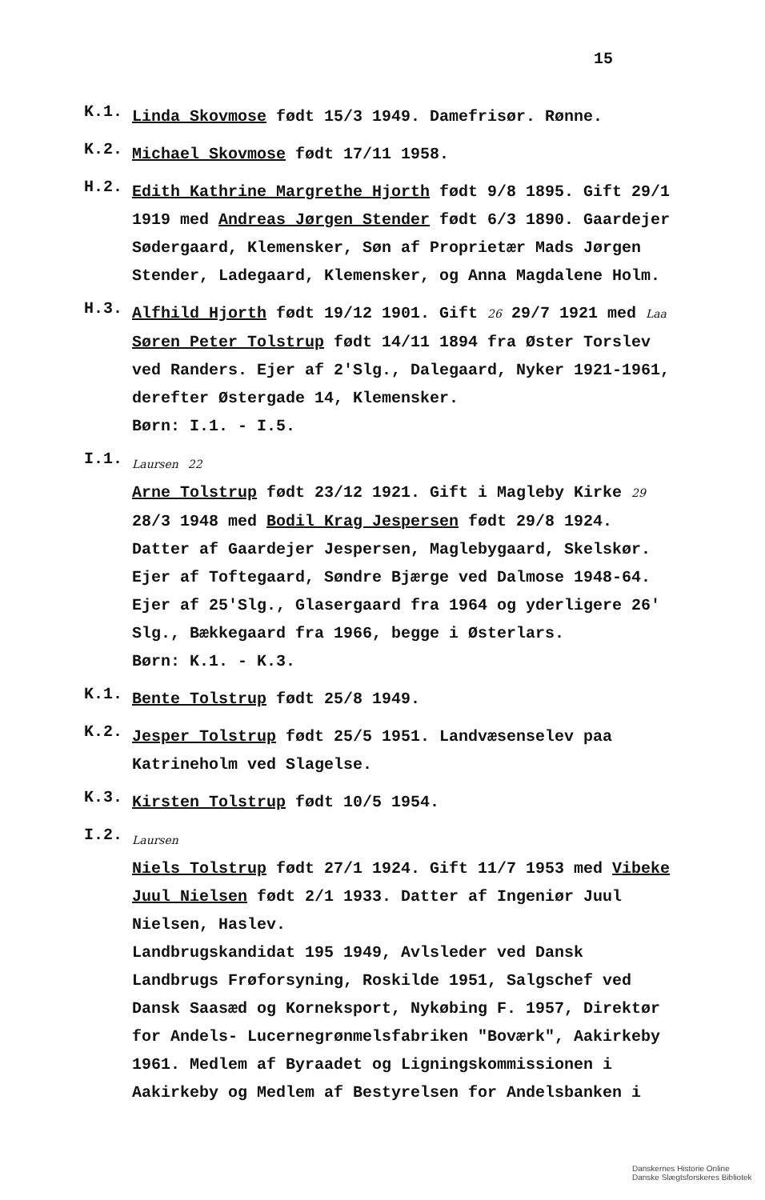15
K.1.
Linda Skovmose født 15/3 1949. Damefrisør. Rønne.
K.2.
Michael Skovmose født 17/11 1958.
H.2.
Edith Kathrine Margrethe Hjorth født 9/8 1895. Gift 29/1 1919 med Andreas Jørgen Stender født 6/3 1890. Gaardejer Sødergaard, Klemensker, Søn af Proprietær Mads Jørgen Stender, Ladegaard, Klemensker, og Anna Magdalene Holm.
H.3.
Alfhild Hjorth født 19/12 1901. Gift 26 29/7 1921 med Laa Søren Peter Tolstrup født 14/11 1894 fra Øster Torslev ved Randers. Ejer af 2'Slg., Dalegaard, Nyker 1921-1961, derefter Østergade 14, Klemensker.
Børn: I.1. - I.5.
I.1.
Laursen 22
Arne Tolstrup født 23/12 1921. Gift i Magleby Kirke 29 28/3 1948 med Bodil Krag Jespersen født 29/8 1924. Datter af Gaardejer Jespersen, Maglebygaard, Skelskør. Ejer af Toftegaard, Søndre Bjærge ved Dalmose 1948-64. Ejer af 25'Slg., Glasergaard fra 1964 og yderligere 26' Slg., Bækkegaard fra 1966, begge i Østerlars.
Børn: K.1. - K.3.
K.1.
Bente Tolstrup født 25/8 1949.
K.2.
Jesper Tolstrup født 25/5 1951. Landvæsenselev paa Katrineholm ved Slagelse.
K.3.
Kirsten Tolstrup født 10/5 1954.
I.2.
Laursen
Niels Tolstrup født 27/1 1924. Gift 11/7 1953 med Vibeke Juul Nielsen født 2/1 1933. Datter af Ingeniør Juul Nielsen, Haslev.
Landbrugskandidat 195 1949, Avlsleder ved Dansk Landbrugs Frøforsyning, Roskilde 1951, Salgschef ved Dansk Saasæd og Korneksport, Nykøbing F. 1957, Direktør for Andels- Lucernegrønmelsfabriken "Boværk", Aakirkeby 1961. Medlem af Byraadet og Ligningskommissionen i Aakirkeby og Medlem af Bestyrelsen for Andelsbanken i
Danskernes Historie Online
Danske Slægtsforskeres Bibliotek